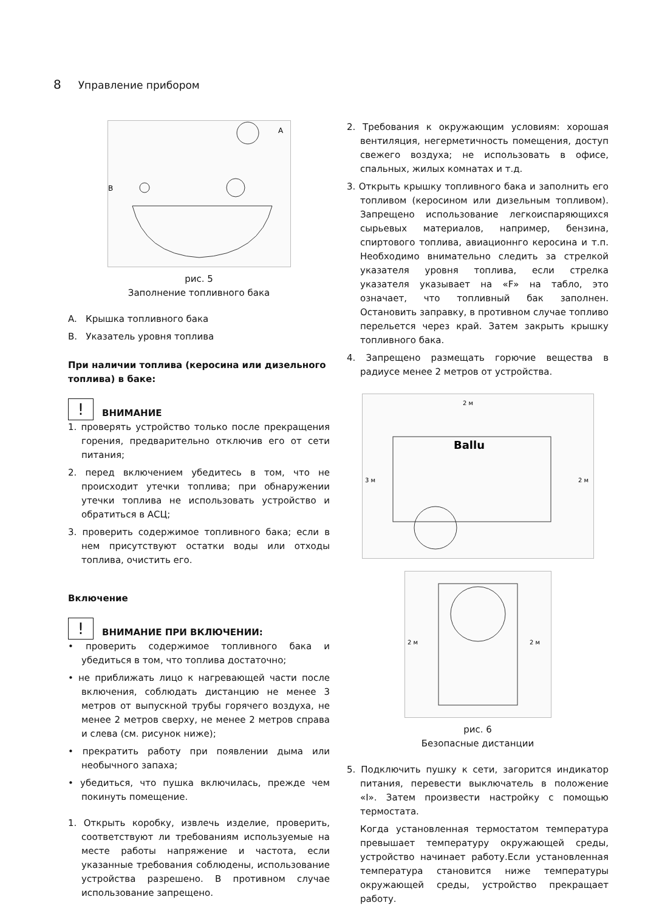8 Управление прибором
A
B
рис. 5
Заполнение топливного бака
A. Крышка топливного бака
B. Указатель уровня топлива
При наличии топлива (керосина или дизельного топлива) в баке:
! ВНИМАНИЕ
1. проверять устройство только после прекращения горения, предварительно отключив его от сети питания;
2. перед включением убедитесь в том, что не происходит утечки топлива; при обнаружении утечки топлива не использовать устройство и обратиться в АСЦ;
3. проверить содержимое топливного бака; если в нем присутствуют остатки воды или отходы топлива, очистить его.
Включение
! ВНИМАНИЕ ПРИ ВКЛЮЧЕНИИ:
• проверить содержимое топливного бака и убедиться в том, что топлива достаточно;
• не приближать лицо к нагревающей части после включения, соблюдать дистанцию не менее 3 метров от выпускной трубы горячего воздуха, не менее 2 метров сверху, не менее 2 метров справа и слева (см. рисунок ниже);
• прекратить работу при появлении дыма или необычного запаха;
• убедиться, что пушка включилась, прежде чем покинуть помещение.
1. Открыть коробку, извлечь изделие, проверить, соответствуют ли требованиям используемые на месте работы напряжение и частота, если указанные требования соблюдены, использование устройства разрешено. В противном случае использование запрещено.
2. Требования к окружающим условиям: хорошая вентиляция, негерметичность помещения, доступ свежего воздуха; не использовать в офисе, спальных, жилых комнатах и т.д.
3. Открыть крышку топливного бака и заполнить его топливом (керосином или дизельным топливом). Запрещено использование легкоиспаряющихся сырьевых материалов, например, бензина, спиртового топлива, авиационнго керосина и т.п. Необходимо внимательно следить за стрелкой указателя уровня топлива, если стрелка указателя указывает на «F» на табло, это означает, что топливный бак заполнен. Остановить заправку, в противном случае топливо перельется через край. Затем закрыть крышку топливного бака.
4. Запрещено размещать горючие вещества в радиусе менее 2 метров от устройства.
2 м
3 м
2 м
Ballu
2 м
2 м
рис. 6
Безопасные дистанции
5. Подключить пушку к сети, загорится индикатор питания, перевести выключатель в положение «I». Затем произвести настройку с помощью термостата.
Когда установленная термостатом температура превышает температуру окружающей среды, устройство начинает работу.Если установленная температура становится ниже температуры окружающей среды, устройство прекращает работу.